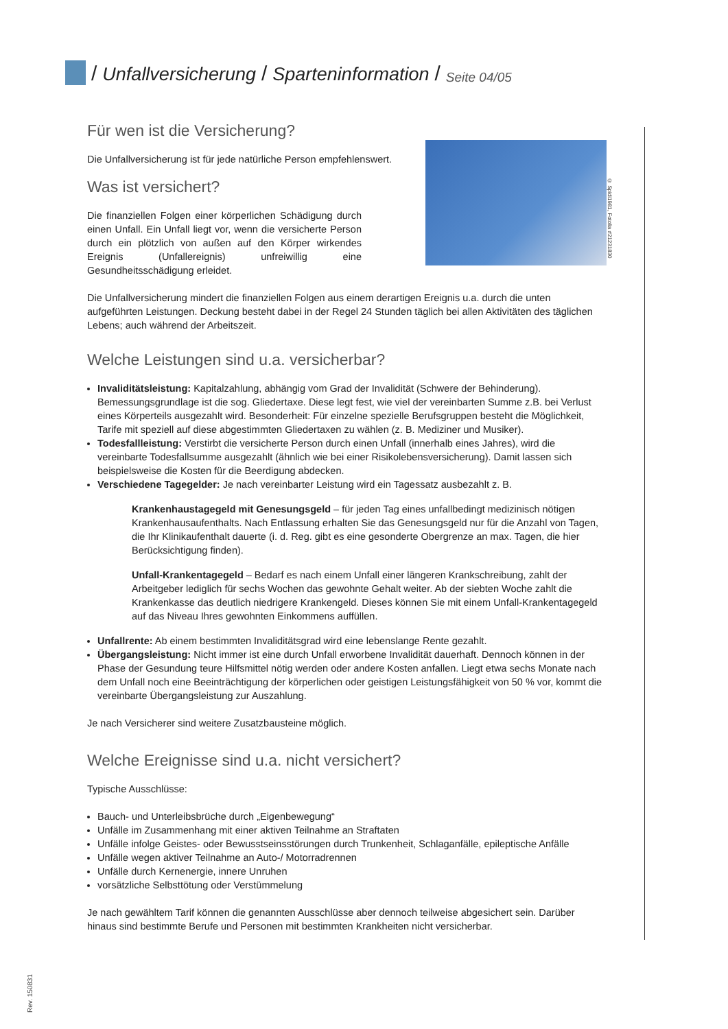/ Unfallversicherung / Sparteninformation / Seite 04/05
Für wen ist die Versicherung?
© Spidi1981, Fotolia #21231830
Die Unfallversicherung ist für jede natürliche Person empfehlenswert.
Was ist versichert?
Die finanziellen Folgen einer körperlichen Schädigung durch einen Unfall. Ein Unfall liegt vor, wenn die versicherte Person durch ein plötzlich von außen auf den Körper wirkendes Ereignis (Unfallereignis) unfreiwillig eine Gesundheitsschädigung erleidet.
Die Unfallversicherung mindert die finanziellen Folgen aus einem derartigen Ereignis u.a. durch die unten aufgeführten Leistungen. Deckung besteht dabei in der Regel 24 Stunden täglich bei allen Aktivitäten des täglichen Lebens; auch während der Arbeitszeit.
Welche Leistungen sind u.a. versicherbar?
Invaliditätsleistung: Kapitalzahlung, abhängig vom Grad der Invalidität (Schwere der Behinderung). Bemessungsgrundlage ist die sog. Gliedertaxe. Diese legt fest, wie viel der vereinbarten Summe z.B. bei Verlust eines Körperteils ausgezahlt wird. Besonderheit: Für einzelne spezielle Berufsgruppen besteht die Möglichkeit, Tarife mit speziell auf diese abgestimmten Gliedertaxen zu wählen (z. B. Mediziner und Musiker).
Todesfallleistung: Verstirbt die versicherte Person durch einen Unfall (innerhalb eines Jahres), wird die vereinbarte Todesfallsumme ausgezahlt (ähnlich wie bei einer Risikolebensversicherung). Damit lassen sich beispielsweise die Kosten für die Beerdigung abdecken.
Verschiedene Tagegelder: Je nach vereinbarter Leistung wird ein Tagessatz ausbezahlt z. B.
Krankenhaustagegeld mit Genesungsgeld – für jeden Tag eines unfallbedingt medizinisch nötigen Krankenhausaufenthalts. Nach Entlassung erhalten Sie das Genesungsgeld nur für die Anzahl von Tagen, die Ihr Klinikaufenthalt dauerte (i. d. Reg. gibt es eine gesonderte Obergrenze an max. Tagen, die hier Berücksichtigung finden).
Unfall-Krankentagegeld – Bedarf es nach einem Unfall einer längeren Krankschreibung, zahlt der Arbeitgeber lediglich für sechs Wochen das gewohnte Gehalt weiter. Ab der siebten Woche zahlt die Krankenkasse das deutlich niedrigere Krankengeld. Dieses können Sie mit einem Unfall-Krankentagegeld auf das Niveau Ihres gewohnten Einkommens auffüllen.
Unfallrente: Ab einem bestimmten Invaliditätsgrad wird eine lebenslange Rente gezahlt.
Übergangsleistung: Nicht immer ist eine durch Unfall erworbene Invalidität dauerhaft. Dennoch können in der Phase der Gesundung teure Hilfsmittel nötig werden oder andere Kosten anfallen. Liegt etwa sechs Monate nach dem Unfall noch eine Beeinträchtigung der körperlichen oder geistigen Leistungsfähigkeit von 50 % vor, kommt die vereinbarte Übergangsleistung zur Auszahlung.
Je nach Versicherer sind weitere Zusatzbausteine möglich.
Welche Ereignisse sind u.a. nicht versichert?
Typische Ausschlüsse:
Bauch- und Unterleibsbrüche durch „Eigenbewegung“
Unfälle im Zusammenhang mit einer aktiven Teilnahme an Straftaten
Unfälle infolge Geistes- oder Bewusstseinsstörungen durch Trunkenheit, Schlaganfälle, epileptische Anfälle
Unfälle wegen aktiver Teilnahme an Auto-/ Motorradrennen
Unfälle durch Kernenergie, innere Unruhen
vorsätzliche Selbsttötung oder Verstümmelung
Je nach gewähltem Tarif können die genannten Ausschlüsse aber dennoch teilweise abgesichert sein. Darüber hinaus sind bestimmte Berufe und Personen mit bestimmten Krankheiten nicht versicherbar.
Rev. 150831